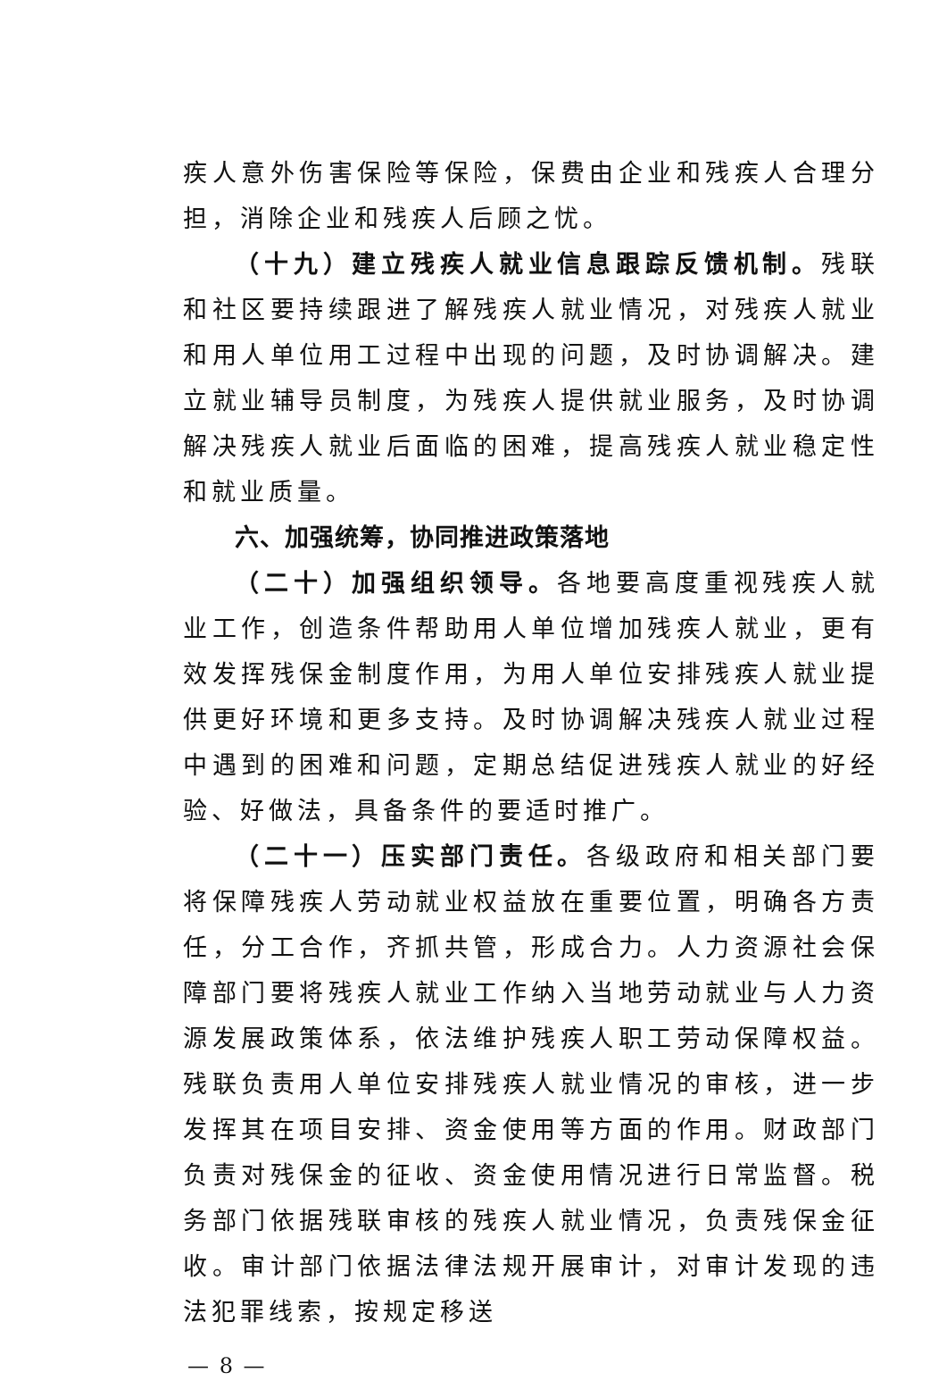疾人意外伤害保险等保险，保费由企业和残疾人合理分担，消除企业和残疾人后顾之忧。
（十九）建立残疾人就业信息跟踪反馈机制。残联和社区要持续跟进了解残疾人就业情况，对残疾人就业和用人单位用工过程中出现的问题，及时协调解决。建立就业辅导员制度，为残疾人提供就业服务，及时协调解决残疾人就业后面临的困难，提高残疾人就业稳定性和就业质量。
六、加强统筹，协同推进政策落地
（二十）加强组织领导。各地要高度重视残疾人就业工作，创造条件帮助用人单位增加残疾人就业，更有效发挥残保金制度作用，为用人单位安排残疾人就业提供更好环境和更多支持。及时协调解决残疾人就业过程中遇到的困难和问题，定期总结促进残疾人就业的好经验、好做法，具备条件的要适时推广。
（二十一）压实部门责任。各级政府和相关部门要将保障残疾人劳动就业权益放在重要位置，明确各方责任，分工合作，齐抓共管，形成合力。人力资源社会保障部门要将残疾人就业工作纳入当地劳动就业与人力资源发展政策体系，依法维护残疾人职工劳动保障权益。残联负责用人单位安排残疾人就业情况的审核，进一步发挥其在项目安排、资金使用等方面的作用。财政部门负责对残保金的征收、资金使用情况进行日常监督。税务部门依据残联审核的残疾人就业情况，负责残保金征收。审计部门依据法律法规开展审计，对审计发现的违法犯罪线索，按规定移送
— 8 —